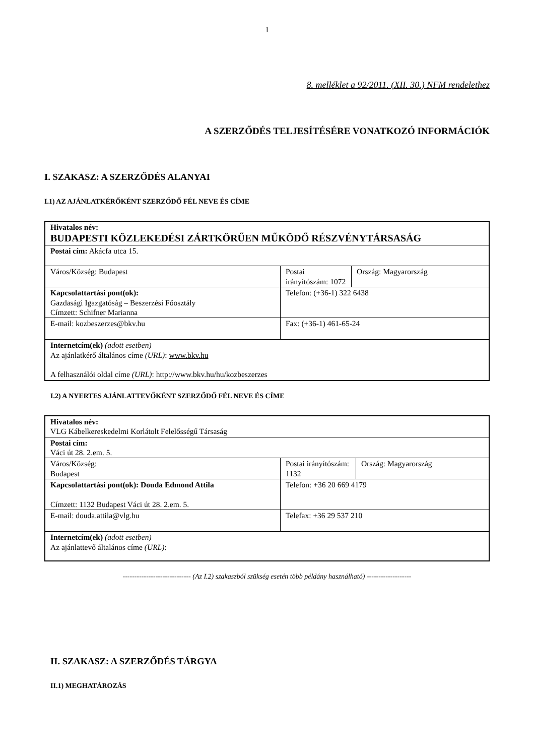1
8. melléklet a 92/2011. (XII. 30.) NFM rendelethez
A SZERZŐDÉS TELJESÍTÉSÉRE VONATKOZÓ INFORMÁCIÓK
I. SZAKASZ: A SZERZŐDÉS ALANYAI
I.1) AZ AJÁNLATKÉRŐKÉNT SZERZŐDŐ FÉL NEVE ÉS CÍME
| Hivatalos név: BUDAPESTI KÖZLEKEDÉSI ZÁRTKÖRŰEN MŰKÖDŐ RÉSZVÉNYTÁRSASÁG | | |
| Postai cím: Akácfa utca 15. | | |
| Város/Község: Budapest | Postai irányítószám: 1072 | Ország: Magyarország |
| Kapcsolattartási pont(ok): Gazdasági Igazgatóság – Beszerzési Főosztály Címzett: Schifner Marianna | Telefon: (+36-1) 322 6438 | |
| E-mail: kozbeszerzes@bkv.hu | Fax: (+36-1) 461-65-24 | |
| Internetcím(ek) (adott esetben) Az ajánlatkérő általános címe (URL) : www.bkv.hu A felhasználói oldal címe (URL) : http://www.bkv.hu/hu/kozbeszerzes | | |
I.2) A NYERTES AJÁNLATTEVŐKÉNT SZERZŐDŐ FÉL NEVE ÉS CÍME
| Hivatalos név: VLG Kábelkereskedelmi Korlátolt Felelősségű Társaság | | |
| Postai cím: Váci út 28. 2.em. 5. | | |
| Város/Község: Budapest | Postai irányítószám: 1132 | Ország: Magyarország |
| Kapcsolattartási pont(ok): Douda Edmond Attila Címzett: 1132 Budapest Váci út 28. 2.em. 5. | Telefon: +36 20 669 4179 | |
| E-mail: douda.attila@vlg.hu | Telefax: +36 29 537 210 | |
| Internetcím(ek) (adott esetben) Az ajánlattevő általános címe (URL) : | | |
----------------------------- (Az I.2) szakaszból szükség esetén több példány használható) -------------------
II. SZAKASZ: A SZERZŐDÉS TÁRGYA
II.1) MEGHATÁROZÁS